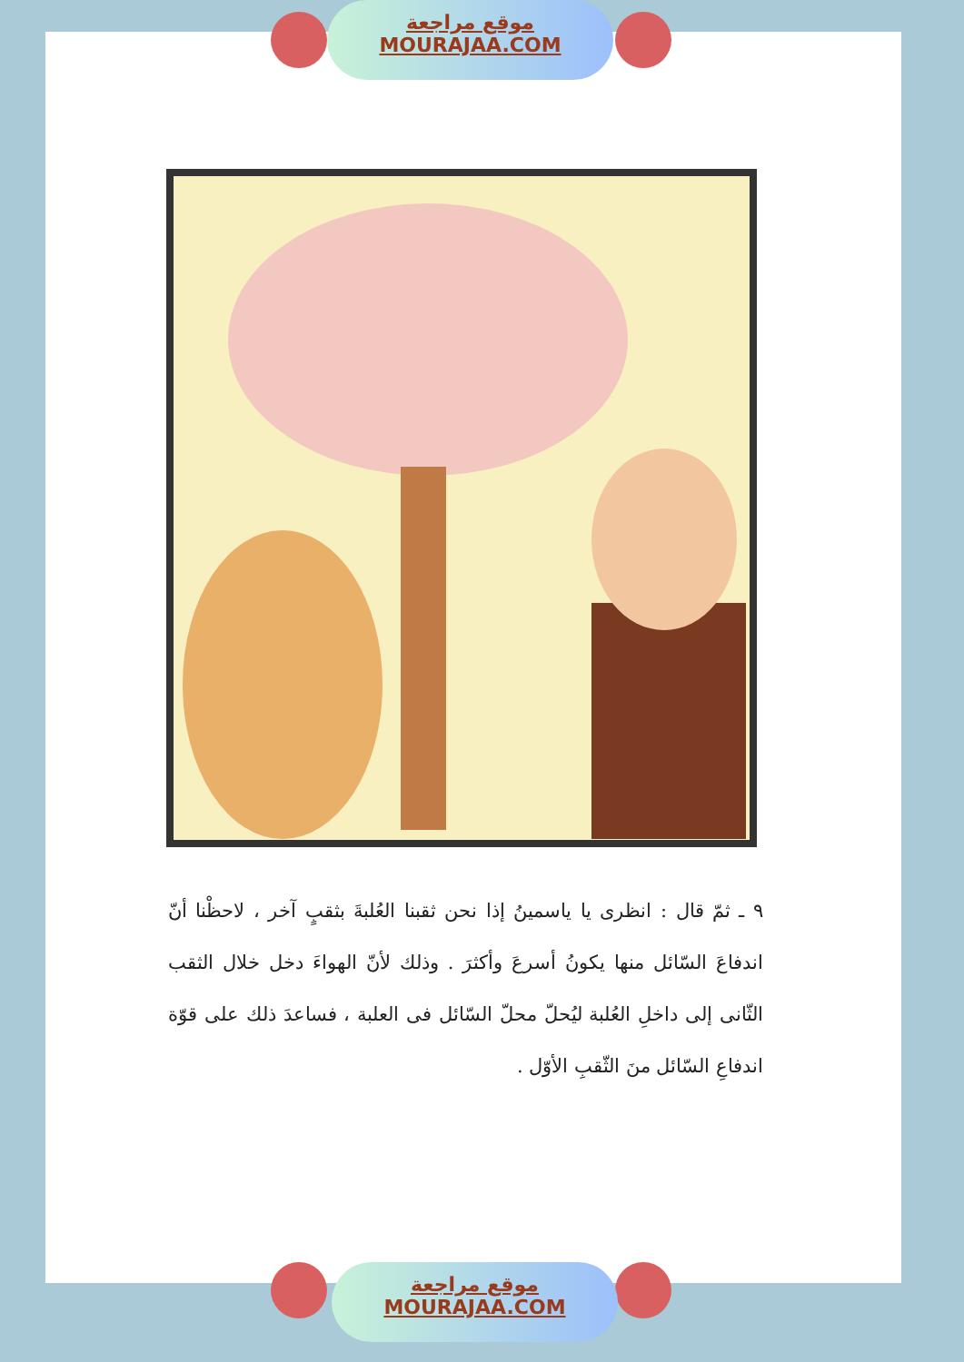موقع مراجعة
MOURAJAA.COM
٩ ـ ثمّ قال : انظرى يا ياسمينُ إذا نحن ثقبنا العُلبةَ بثقبٍ آخر ، لاحظْنا أنّ اندفاعَ السّائل منها يكونُ أسرعَ وأكثرَ . وذلك لأنّ الهواءَ دخل خلال الثقب الثّانى إلى داخلِ العُلبة ليُحلّ محلّ السّائل فى العلبة ، فساعدَ ذلك على قوّة اندفاعِ السّائل منَ الثّقبِ الأوّل .
موقع مراجعة
MOURAJAA.COM